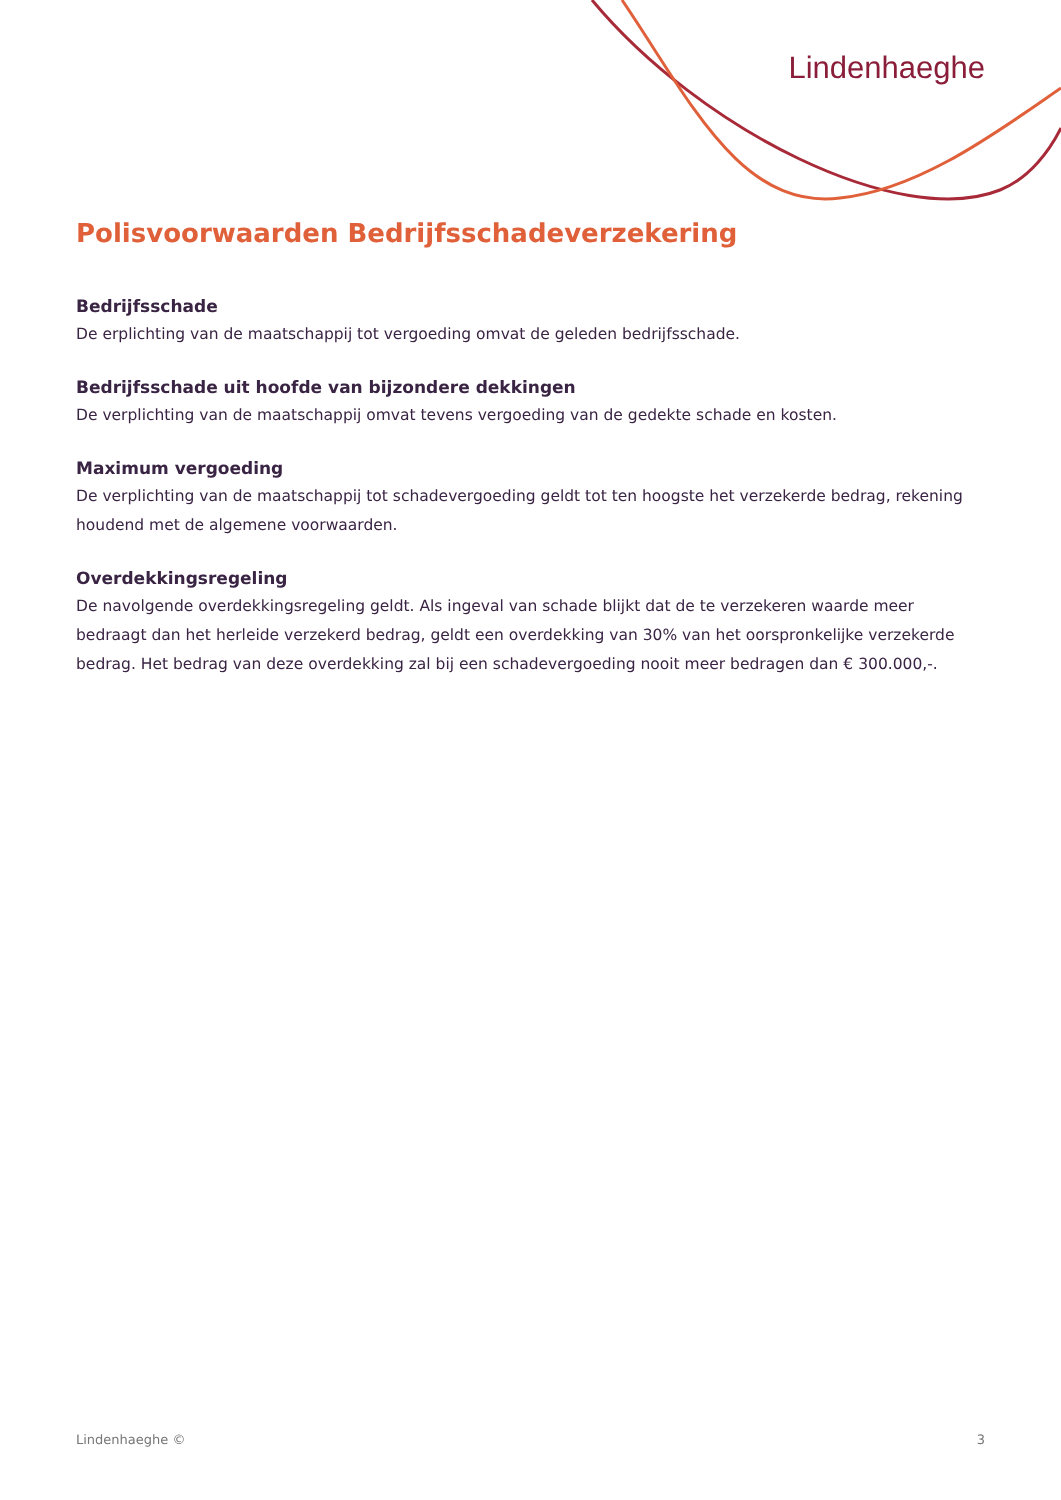Lindenhaeghe
Polisvoorwaarden Bedrijfsschadeverzekering
Bedrijfsschade
De erplichting van de maatschappij tot vergoeding omvat de geleden bedrijfsschade.
Bedrijfsschade uit hoofde van bijzondere dekkingen
De verplichting van de maatschappij omvat tevens vergoeding van de gedekte schade en kosten.
Maximum vergoeding
De verplichting van de maatschappij tot schadevergoeding geldt tot ten hoogste het verzekerde bedrag, rekening houdend met de algemene voorwaarden.
Overdekkingsregeling
De navolgende overdekkingsregeling geldt. Als ingeval van schade blijkt dat de te verzekeren waarde meer bedraagt dan het herleide verzekerd bedrag, geldt een overdekking van 30% van het oorspronkelijke verzekerde bedrag. Het bedrag van deze overdekking zal bij een schadevergoeding nooit meer bedragen dan € 300.000,-.
Lindenhaeghe © 3